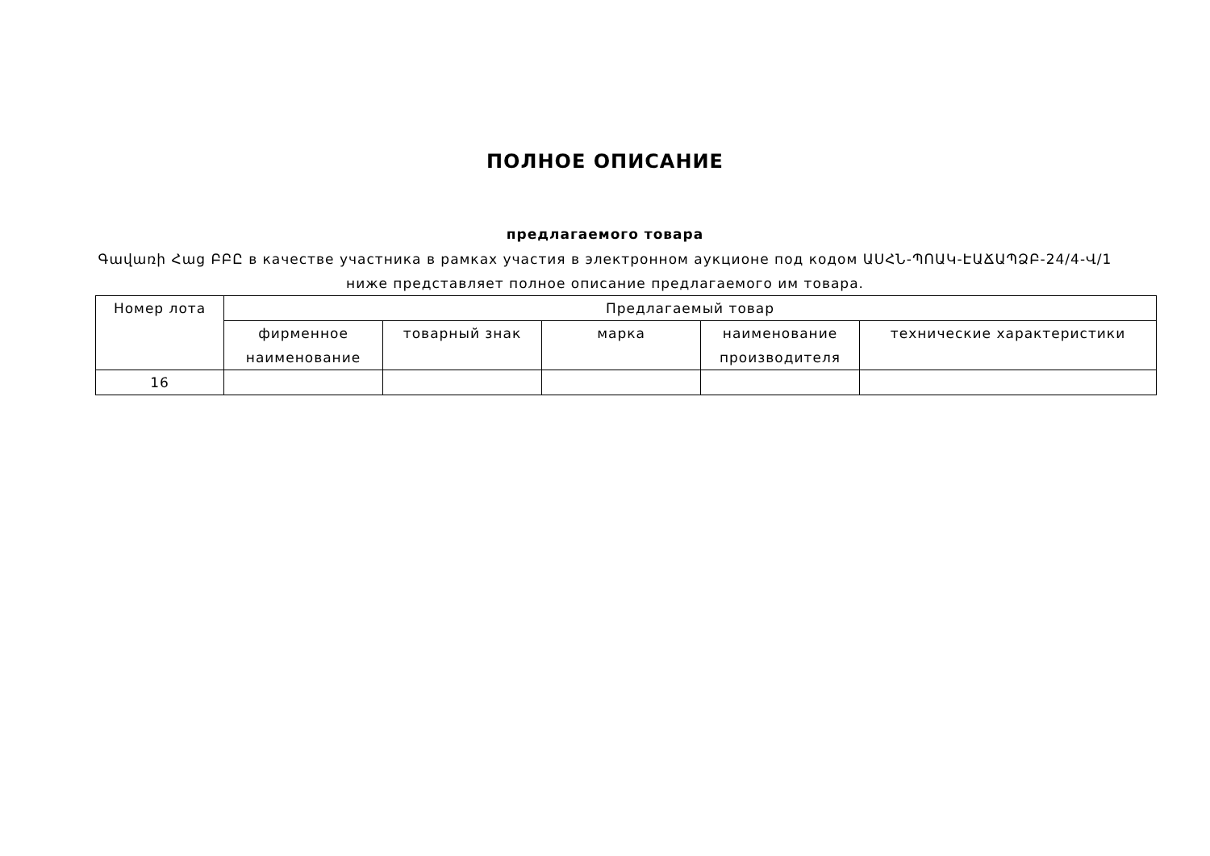ПОЛНОЕ ОПИСАНИЕ
предлагаемого товара
Գավառի Հաց ԲԲԸ в качестве участника в рамках участия в электронном аукционе под кодом ԱՍՀՆ-ՊՈԱԿ-ԷԱՃԱՊՁԲ-24/4-Վ/1 ниже представляет полное описание предлагаемого им товара.
| Номер лота | Предлагаемый товар | | | | |
| --- | --- | --- | --- | --- | --- |
| | фирменное наименование | товарный знак | марка | наименование производителя | технические характеристики |
| 16 | | | | | |